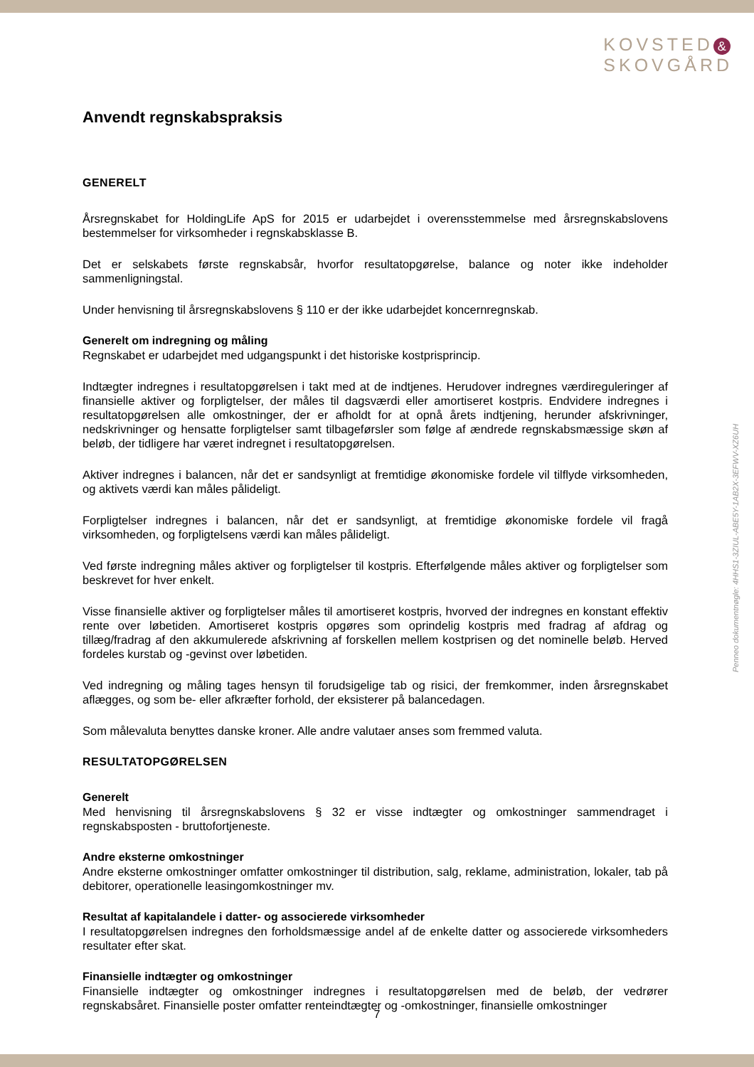KOVSTED &
SKOVGÅRD
Anvendt regnskabspraksis
GENERELT
Årsregnskabet for HoldingLife ApS for 2015 er udarbejdet i overensstemmelse med årsregnskabslovens bestemmelser for virksomheder i regnskabsklasse B.
Det er selskabets første regnskabsår, hvorfor resultatopgørelse, balance og noter ikke indeholder sammenligningstal.
Under henvisning til årsregnskabslovens § 110 er der ikke udarbejdet koncernregnskab.
Generelt om indregning og måling
Regnskabet er udarbejdet med udgangspunkt i det historiske kostprisprincip.
Indtægter indregnes i resultatopgørelsen i takt med at de indtjenes. Herudover indregnes værdireguleringer af finansielle aktiver og forpligtelser, der måles til dagsværdi eller amortiseret kostpris. Endvidere indregnes i resultatopgørelsen alle omkostninger, der er afholdt for at opnå årets indtjening, herunder afskrivninger, nedskrivninger og hensatte forpligtelser samt tilbageførsler som følge af ændrede regnskabsmæssige skøn af beløb, der tidligere har været indregnet i resultatopgørelsen.
Aktiver indregnes i balancen, når det er sandsynligt at fremtidige økonomiske fordele vil tilflyde virksomheden, og aktivets værdi kan måles pålideligt.
Forpligtelser indregnes i balancen, når det er sandsynligt, at fremtidige økonomiske fordele vil fragå virksomheden, og forpligtelsens værdi kan måles pålideligt.
Ved første indregning måles aktiver og forpligtelser til kostpris. Efterfølgende måles aktiver og forpligtelser som beskrevet for hver enkelt.
Visse finansielle aktiver og forpligtelser måles til amortiseret kostpris, hvorved der indregnes en konstant effektiv rente over løbetiden. Amortiseret kostpris opgøres som oprindelig kostpris med fradrag af afdrag og tillæg/fradrag af den akkumulerede afskrivning af forskellen mellem kostprisen og det nominelle beløb. Herved fordeles kurstab og -gevinst over løbetiden.
Ved indregning og måling tages hensyn til forudsigelige tab og risici, der fremkommer, inden årsregnskabet aflægges, og som be- eller afkræfter forhold, der eksisterer på balancedagen.
Som målevaluta benyttes danske kroner. Alle andre valutaer anses som fremmed valuta.
RESULTATOPGØRELSEN
Generelt
Med henvisning til årsregnskabslovens § 32 er visse indtægter og omkostninger sammendraget i regnskabsposten - bruttofortjeneste.
Andre eksterne omkostninger
Andre eksterne omkostninger omfatter omkostninger til distribution, salg, reklame, administration, lokaler, tab på debitorer, operationelle leasingomkostninger mv.
Resultat af kapitalandele i datter- og associerede virksomheder
I resultatopgørelsen indregnes den forholdsmæssige andel af de enkelte datter og associerede virksomheders resultater efter skat.
Finansielle indtægter og omkostninger
Finansielle indtægter og omkostninger indregnes i resultatopgørelsen med de beløb, der vedrører regnskabsåret. Finansielle poster omfatter renteindtægter og -omkostninger, finansielle omkostninger
Penneo dokumentnøgle: 4HHS1-3ZIUL-ABE5Y-1AB2X-3EFWV-XZ6UH
7